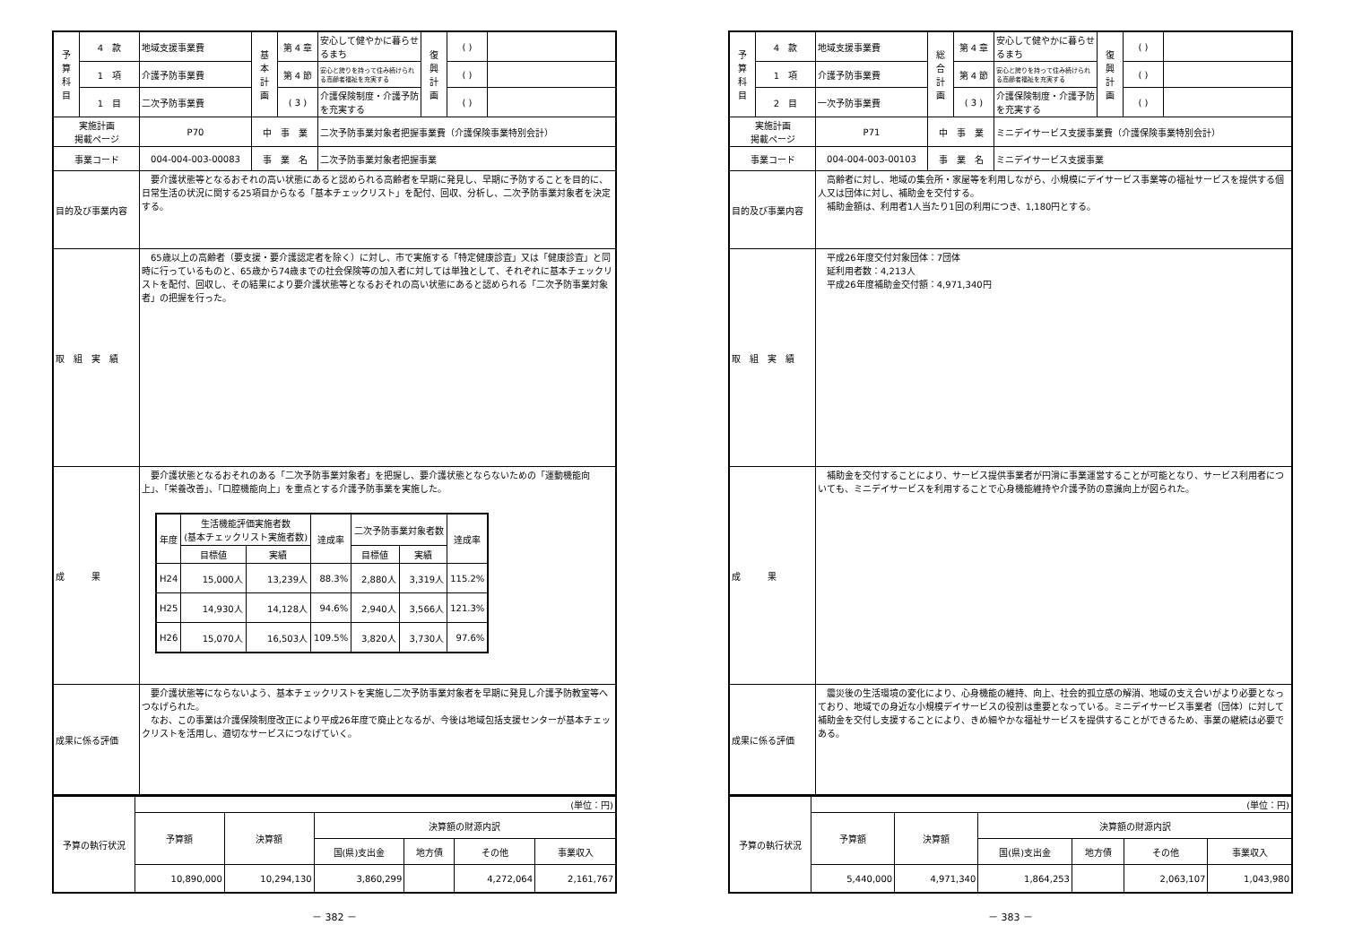| 予 算 科 目 | 4 款 | 地域支援事業費 | 基 本 計 画 | 第 4 章 | 安心して健やかに暮らせるまち | 復 興 計 画 | ( ) | |
| | 1 項 | 介護予防事業費 | | 第 4 節 | 安心と誇りを持って住み続けられる高齢者福祉を充実する | | ( ) | |
| | 1 目 | 二次予防事業費 | | ( 3 ) | 介護保険制度・介護予防を充実する | | ( ) | |
| 実施計画 掲載ページ | | P70 | 中 事 業 | | 二次予防事業対象者把握事業費（介護保険事業特別会計） | | | |
| 事業コード | | 004-004-003-00083 | 事 業 名 | | 二次予防事業対象者把握事業 | | | |
| 目的及び事業内容 | | 要介護状態等となるおそれの高い状態にあると認められる高齢者を早期に発見し、早期に予防することを目的に、日常生活の状況に関する25項目からなる「基本チェックリスト」を配付、回収、分析し、二次予防事業対象者を決定する。 | | | | | | |
| 取 組 実 績 | | 65歳以上の高齢者（要支援・要介護認定者を除く）に対し、市で実施する「特定健康診査」又は「健康診査」と同時に行っているものと、65歳から74歳までの社会保険等の加入者に対しては単独として、それぞれに基本チェックリストを配付、回収し、その結果により要介護状態等となるおそれの高い状態にあると認められる「二次予防事業対象者」の把握を行った。 | | | | | | |
| 成 果 | | 要介護状態となるおそれのある「二次予防事業対象者」を把握し、要介護状態とならないための「運動機能向上」、「栄養改善」、「口腔機能向上」を重点とする介護予防事業を実施した。 / 年度 / 生活機能評価実施者数 (基本チェックリスト実施者数) / / 達成率 / 二次予防事業対象者数 / / 達成率 / / --- / --- / --- / --- / --- / --- / --- / / / 目標値 / 実績 / / 目標値 / 実績 / / / H24 / 15,000人 / 13,239人 / 88.3% / 2,880人 / 3,319人 / 115.2% / / H25 / 14,930人 / 14,128人 / 94.6% / 2,940人 / 3,566人 / 121.3% / / H26 / 15,070人 / 16,503人 / 109.5% / 3,820人 / 3,730人 / 97.6% / | | | | | | |
| 成果に係る評価 | | 要介護状態等にならないよう、基本チェックリストを実施し二次予防事業対象者を早期に発見し介護予防教室等へつなげられた。 なお、この事業は介護保険制度改正により平成26年度で廃止となるが、今後は地域包括支援センターが基本チェックリストを活用し、適切なサービスにつなげていく。 | | | | | | |
| 予算の執行状況 | (単位：円) | | | | | |
| | 予算額 | 決算額 | 決算額の財源内訳 | | | |
| | | | 国(県)支出金 | 地方債 | その他 | 事業収入 |
| | 10,890,000 | 10,294,130 | 3,860,299 | | 4,272,064 | 2,161,767 |
－ 382 －
| 予 算 科 目 | 4 款 | 地域支援事業費 | 総 合 計 画 | 第 4 章 | 安心して健やかに暮らせるまち | 復 興 計 画 | ( ) | |
| | 1 項 | 介護予防事業費 | | 第 4 節 | 安心と誇りを持って住み続けられる高齢者福祉を充実する | | ( ) | |
| | 2 目 | 一次予防事業費 | | ( 3 ) | 介護保険制度・介護予防を充実する | | ( ) | |
| 実施計画 掲載ページ | | P71 | 中 事 業 | | ミニデイサービス支援事業費（介護保険事業特別会計） | | | |
| 事業コード | | 004-004-003-00103 | 事 業 名 | | ミニデイサービス支援事業 | | | |
| 目的及び事業内容 | | 高齢者に対し、地域の集会所・家屋等を利用しながら、小規模にデイサービス事業等の福祉サービスを提供する個人又は団体に対し、補助金を交付する。 補助金額は、利用者1人当たり1回の利用につき、1,180円とする。 | | | | | | |
| 取 組 実 績 | | 平成26年度交付対象団体：7団体 延利用者数：4,213人 平成26年度補助金交付額：4,971,340円 | | | | | | |
| 成 果 | | 補助金を交付することにより、サービス提供事業者が円滑に事業運営することが可能となり、サービス利用者についても、ミニデイサービスを利用することで心身機能維持や介護予防の意識向上が図られた。 | | | | | | |
| 成果に係る評価 | | 震災後の生活環境の変化により、心身機能の維持、向上、社会的孤立感の解消、地域の支え合いがより必要となっており、地域での身近な小規模デイサービスの役割は重要となっている。ミニデイサービス事業者（団体）に対して補助金を交付し支援することにより、きめ細やかな福祉サービスを提供することができるため、事業の継続は必要である。 | | | | | | |
| 予算の執行状況 | (単位：円) | | | | | |
| | 予算額 | 決算額 | 決算額の財源内訳 | | | |
| | | | 国(県)支出金 | 地方債 | その他 | 事業収入 |
| | 5,440,000 | 4,971,340 | 1,864,253 | | 2,063,107 | 1,043,980 |
－ 383 －